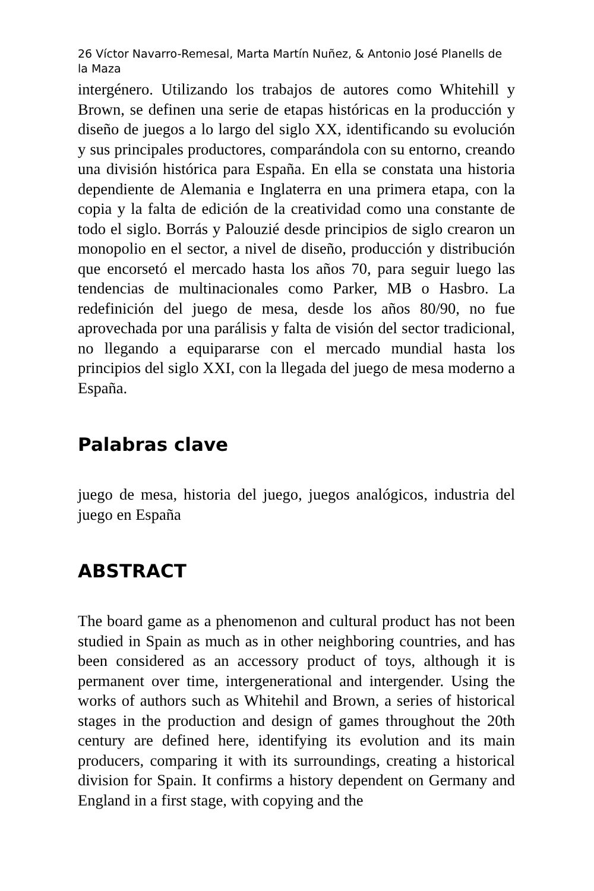26 Víctor Navarro-Remesal, Marta Martín Nuñez, & Antonio José Planells de la Maza
intergénero. Utilizando los trabajos de autores como Whitehill y Brown, se definen una serie de etapas históricas en la producción y diseño de juegos a lo largo del siglo XX, identificando su evolución y sus principales productores, comparándola con su entorno, creando una división histórica para España. En ella se constata una historia dependiente de Alemania e Inglaterra en una primera etapa, con la copia y la falta de edición de la creatividad como una constante de todo el siglo. Borrás y Palouzié desde principios de siglo crearon un monopolio en el sector, a nivel de diseño, producción y distribución que encorsetó el mercado hasta los años 70, para seguir luego las tendencias de multinacionales como Parker, MB o Hasbro. La redefinición del juego de mesa, desde los años 80/90, no fue aprovechada por una parálisis y falta de visión del sector tradicional, no llegando a equipararse con el mercado mundial hasta los principios del siglo XXI, con la llegada del juego de mesa moderno a España.
Palabras clave
juego de mesa, historia del juego, juegos analógicos, industria del juego en España
ABSTRACT
The board game as a phenomenon and cultural product has not been studied in Spain as much as in other neighboring countries, and has been considered as an accessory product of toys, although it is permanent over time, intergenerational and intergender. Using the works of authors such as Whitehil and Brown, a series of historical stages in the production and design of games throughout the 20th century are defined here, identifying its evolution and its main producers, comparing it with its surroundings, creating a historical division for Spain. It confirms a history dependent on Germany and England in a first stage, with copying and the